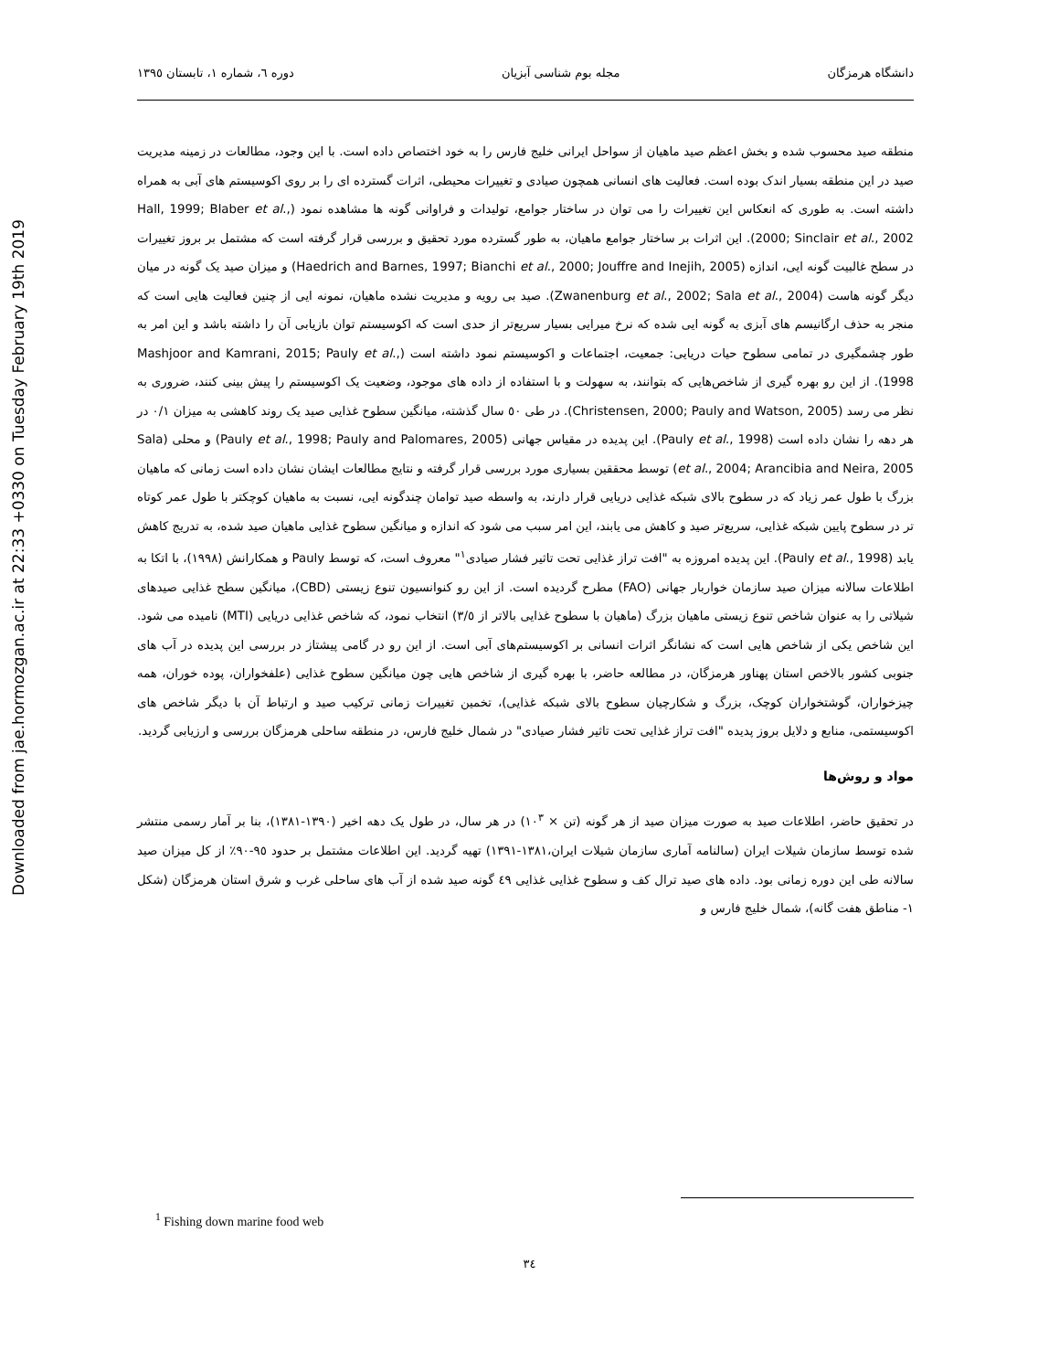Downloaded from jae.hormozgan.ac.ir at 22:33 +0330 on Tuesday February 19th 2019
دانشگاه هرمزگان مجله بوم شناسی آبزیان دوره ٦، شماره ١، تابستان ١٣٩٥
منطقه صید محسوب شده و بخش اعظم صید ماهیان از سواحل ایرانی خلیج فارس را به خود اختصاص داده است. با این وجود، مطالعات در زمینه مدیریت صید در این منطقه بسیار اندک بوده است. فعالیت های انسانی همچون صیادی و تغییرات محیطی، اثرات گسترده ای را بر روی اکوسیستم های آبی به همراه داشته است. به طوری که انعکاس این تغییرات را می توان در ساختار جوامع، تولیدات و فراوانی گونه ها مشاهده نمود (Hall, 1999; Blaber et al., 2000; Sinclair et al., 2002). این اثرات بر ساختار جوامع ماهیان، به طور گسترده مورد تحقیق و بررسی قرار گرفته است که مشتمل بر بروز تغییرات در سطح غالبیت گونه ایی، اندازه (Haedrich and Barnes, 1997; Bianchi et al., 2000; Jouffre and Inejih, 2005) و میزان صید یک گونه در میان دیگر گونه هاست (Zwanenburg et al., 2002; Sala et al., 2004). صید بی رویه و مدیریت نشده ماهیان، نمونه ایی از چنین فعالیت هایی است که منجر به حذف ارگانیسم های آبزی به گونه ایی شده که نرخ میرایی بسیار سریع‌تر از حدی است که اکوسیستم توان بازیابی آن را داشته باشد و این امر به طور چشمگیری در تمامی سطوح حیات دریایی: جمعیت، اجتماعات و اکوسیستم نمود داشته است (Mashjoor and Kamrani, 2015; Pauly et al., 1998). از این رو بهره گیری از شاخص‌هایی که بتوانند، به سهولت و با استفاده از داده های موجود، وضعیت یک اکوسیستم را پیش بینی کنند، ضروری به نظر می رسد (Christensen, 2000; Pauly and Watson, 2005). در طی ٥٠ سال گذشته، میانگین سطوح غذایی صید یک روند کاهشی به میزان ٠/١ در هر دهه را نشان داده است (Pauly et al., 1998). این پدیده در مقیاس جهانی (Pauly et al., 1998; Pauly and Palomares, 2005) و محلی (Sala et al., 2004; Arancibia and Neira, 2005) توسط محققین بسیاری مورد بررسی قرار گرفته و نتایج مطالعات ایشان نشان داده است زمانی که ماهیان بزرگ با طول عمر زیاد که در سطوح بالای شبکه غذایی دریایی قرار دارند، به واسطه صید توامان چندگونه ایی، نسبت به ماهیان کوچکتر با طول عمر کوتاه تر در سطوح پایین شبکه غذایی، سریع‌تر صید و کاهش می یابند، این امر سبب می شود که اندازه و میانگین سطوح غذایی ماهیان صید شده، به تدریج کاهش یابد (Pauly et al., 1998). این پدیده امروزه به "افت تراز غذایی تحت تاثیر فشار صیادی<sup>١</sup>" معروف است، که توسط Pauly و همکارانش (١٩٩٨)، با اتکا به اطلاعات سالانه میزان صید سازمان خواربار جهانی (FAO) مطرح گردیده است. از این رو کنوانسیون تنوع زیستی (CBD)، میانگین سطح غذایی صیدهای شیلاتی را به عنوان شاخص تنوع زیستی ماهیان بزرگ (ماهیان با سطوح غذایی بالاتر از ٣/٥) انتخاب نمود، که شاخص غذایی دریایی (MTI) نامیده می شود. این شاخص یکی از شاخص هایی است که نشانگر اثرات انسانی بر اکوسیستم‌های آبی است. از این رو در گامی پیشتاز در بررسی این پدیده در آب های جنوبی کشور بالاخص استان پهناور هرمزگان، در مطالعه حاضر، با بهره گیری از شاخص هایی چون میانگین سطوح غذایی (علفخواران، پوده خوران، همه چیزخواران، گوشتخواران کوچک، بزرگ و شکارچیان سطوح بالای شبکه غذایی)، تخمین تغییرات زمانی ترکیب صید و ارتباط آن با دیگر شاخص های اکوسیستمی، منابع و دلایل بروز پدیده "افت تراز غذایی تحت تاثیر فشار صیادی" در شمال خلیج فارس، در منطقه ساحلی هرمزگان بررسی و ارزیابی گردید.
مواد و روش‌ها
در تحقیق حاضر، اطلاعات صید به صورت میزان صید از هر گونه (تن × ١٠<sup>٣</sup>) در هر سال، در طول یک دهه اخیر (١٣٩٠-١٣٨١)، بنا بر آمار رسمی منتشر شده توسط سازمان شیلات ایران (سالنامه آماری سازمان شیلات ایران،١٣٨١-١٣٩١) تهیه گردید. این اطلاعات مشتمل بر حدود ٩٥-٩٠٪ از کل میزان صید سالانه طی این دوره زمانی بود. داده های صید ترال کف و سطوح غذایی غذایی ٤٩ گونه صید شده از آب های ساحلی غرب و شرق استان هرمزگان (شکل ١- مناطق هفت گانه)، شمال خلیج فارس و
<sup>1</sup> Fishing down marine food web
٣٤